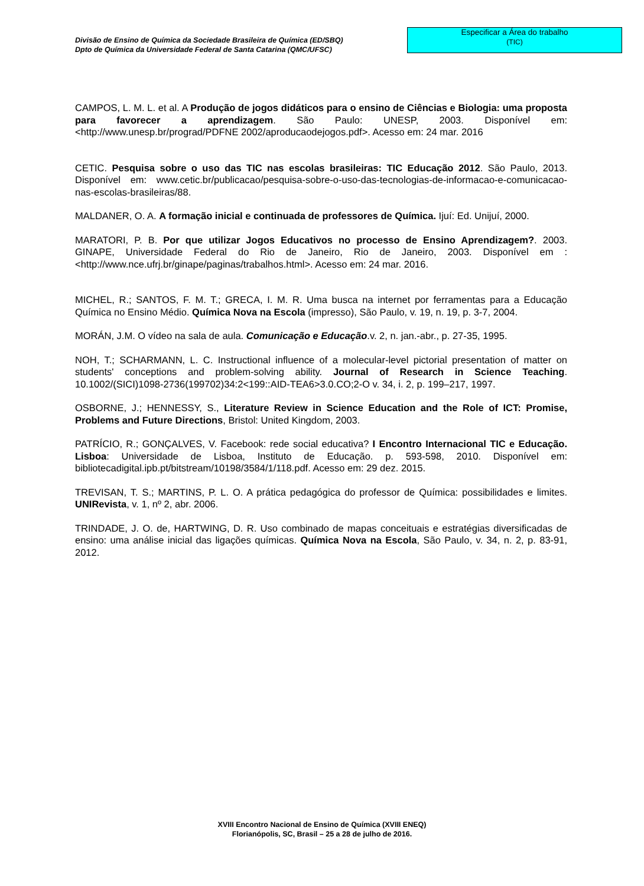Divisão de Ensino de Química da Sociedade Brasileira de Química (ED/SBQ)
Dpto de Química da Universidade Federal de Santa Catarina (QMC/UFSC)
Especificar a Área do trabalho
(TIC)
CAMPOS, L. M. L. et al. A Produção de jogos didáticos para o ensino de Ciências e Biologia: uma proposta para favorecer a aprendizagem. São Paulo: UNESP, 2003. Disponível em: <http://www.unesp.br/prograd/PDFNE 2002/aproducaodejogos.pdf>. Acesso em: 24 mar. 2016
CETIC. Pesquisa sobre o uso das TIC nas escolas brasileiras: TIC Educação 2012. São Paulo, 2013. Disponível em: www.cetic.br/publicacao/pesquisa-sobre-o-uso-das-tecnologias-de-informacao-e-comunicacao-nas-escolas-brasileiras/88.
MALDANER, O. A. A formação inicial e continuada de professores de Química. Ijuí: Ed. Unijuí, 2000.
MARATORI, P. B. Por que utilizar Jogos Educativos no processo de Ensino Aprendizagem?. 2003. GINAPE, Universidade Federal do Rio de Janeiro, Rio de Janeiro, 2003. Disponível em : <http://www.nce.ufrj.br/ginape/paginas/trabalhos.html>. Acesso em: 24 mar. 2016.
MICHEL, R.; SANTOS, F. M. T.; GRECA, I. M. R. Uma busca na internet por ferramentas para a Educação Química no Ensino Médio. Química Nova na Escola (impresso), São Paulo, v. 19, n. 19, p. 3-7, 2004.
MORÁN, J.M. O vídeo na sala de aula. Comunicação e Educação.v. 2, n. jan.-abr., p. 27-35, 1995.
NOH, T.; SCHARMANN, L. C. Instructional influence of a molecular-level pictorial presentation of matter on students' conceptions and problem-solving ability. Journal of Research in Science Teaching. 10.1002/(SICI)1098-2736(199702)34:2<199::AID-TEA6>3.0.CO;2-O v. 34, i. 2, p. 199–217, 1997.
OSBORNE, J.; HENNESSY, S., Literature Review in Science Education and the Role of ICT: Promise, Problems and Future Directions, Bristol: United Kingdom, 2003.
PATRÍCIO, R.; GONÇALVES, V. Facebook: rede social educativa? I Encontro Internacional TIC e Educação. Lisboa: Universidade de Lisboa, Instituto de Educação. p. 593-598, 2010. Disponível em: bibliotecadigital.ipb.pt/bitstream/10198/3584/1/118.pdf. Acesso em: 29 dez. 2015.
TREVISAN, T. S.; MARTINS, P. L. O. A prática pedagógica do professor de Química: possibilidades e limites. UNIRevista, v. 1, nº 2, abr. 2006.
TRINDADE, J. O. de, HARTWING, D. R. Uso combinado de mapas conceituais e estratégias diversificadas de ensino: uma análise inicial das ligações químicas. Química Nova na Escola, São Paulo, v. 34, n. 2, p. 83-91, 2012.
XVIII Encontro Nacional de Ensino de Química (XVIII ENEQ)
Florianópolis, SC, Brasil – 25 a 28 de julho de 2016.